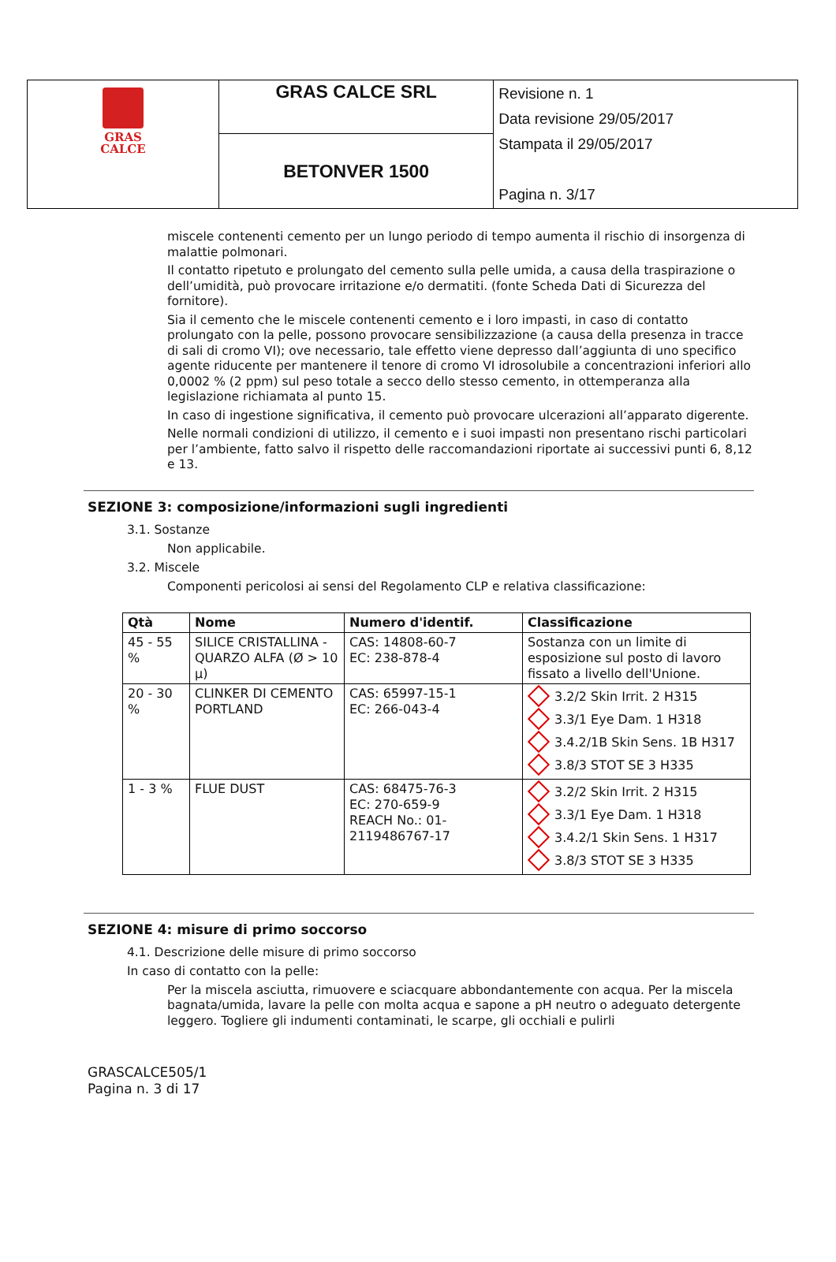| GRAS CALCE | GRAS CALCE SRL | Revisione n. 1 Data revisione 29/05/2017 Stampata il 29/05/2017 Pagina n. 3/17 |
| | BETONVER 1500 | |
miscele contenenti cemento per un lungo periodo di tempo aumenta il rischio di insorgenza di malattie polmonari.
Il contatto ripetuto e prolungato del cemento sulla pelle umida, a causa della traspirazione o dell’umidità, può provocare irritazione e/o dermatiti. (fonte Scheda Dati di Sicurezza del fornitore).
Sia il cemento che le miscele contenenti cemento e i loro impasti, in caso di contatto prolungato con la pelle, possono provocare sensibilizzazione (a causa della presenza in tracce di sali di cromo VI); ove necessario, tale effetto viene depresso dall’aggiunta di uno specifico agente riducente per mantenere il tenore di cromo VI idrosolubile a concentrazioni inferiori allo 0,0002 % (2 ppm) sul peso totale a secco dello stesso cemento, in ottemperanza alla legislazione richiamata al punto 15.
In caso di ingestione significativa, il cemento può provocare ulcerazioni all’apparato digerente.
Nelle normali condizioni di utilizzo, il cemento e i suoi impasti non presentano rischi particolari per l’ambiente, fatto salvo il rispetto delle raccomandazioni riportate ai successivi punti 6, 8,12 e 13.
SEZIONE 3: composizione/informazioni sugli ingredienti
3.1. Sostanze
Non applicabile.
3.2. Miscele
Componenti pericolosi ai sensi del Regolamento CLP e relativa classificazione:
| Qtà | Nome | Numero d'identif. | Classificazione |
| --- | --- | --- | --- |
| 45 - 55 % | SILICE CRISTALLINA - QUARZO ALFA (Ø > 10 µ) | CAS: 14808-60-7 EC: 238-878-4 | Sostanza con un limite di esposizione sul posto di lavoro fissato a livello dell'Unione. |
| 20 - 30 % | CLINKER DI CEMENTO PORTLAND | CAS: 65997-15-1 EC: 266-043-4 | 3.2/2 Skin Irrit. 2 H315 3.3/1 Eye Dam. 1 H318 3.4.2/1B Skin Sens. 1B H317 3.8/3 STOT SE 3 H335 |
| 1 - 3 % | FLUE DUST | CAS: 68475-76-3 EC: 270-659-9 REACH No.: 01-2119486767-17 | 3.2/2 Skin Irrit. 2 H315 3.3/1 Eye Dam. 1 H318 3.4.2/1 Skin Sens. 1 H317 3.8/3 STOT SE 3 H335 |
SEZIONE 4: misure di primo soccorso
4.1. Descrizione delle misure di primo soccorso
In caso di contatto con la pelle:
Per la miscela asciutta, rimuovere e sciacquare abbondantemente con acqua. Per la miscela bagnata/umida, lavare la pelle con molta acqua e sapone a pH neutro o adeguato detergente leggero. Togliere gli indumenti contaminati, le scarpe, gli occhiali e pulirli
GRASCALCE505/1
Pagina n. 3 di 17